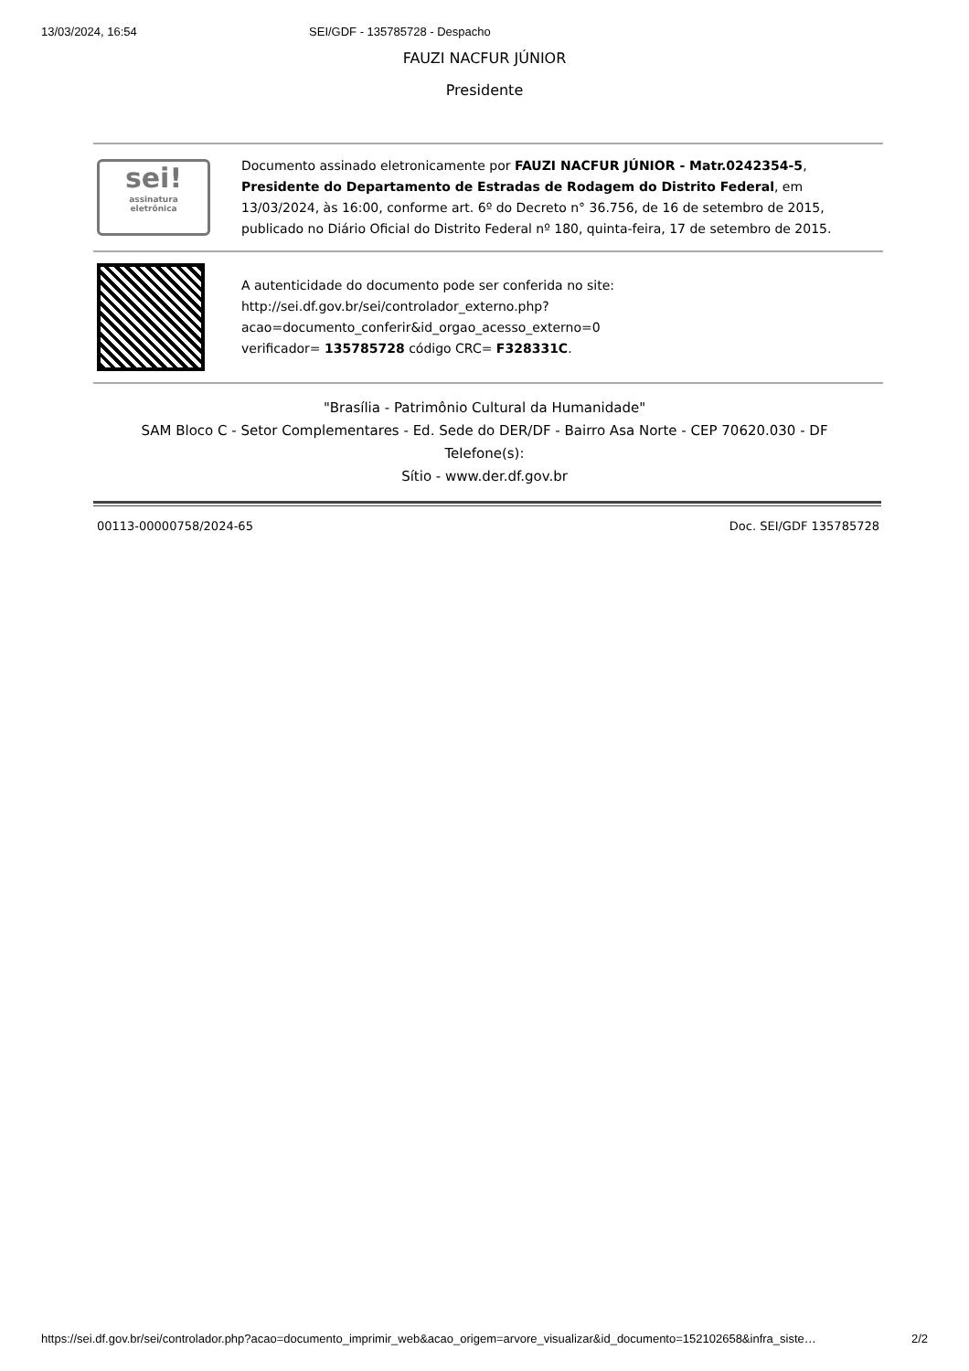13/03/2024, 16:54 SEI/GDF - 135785728 - Despacho
FAUZI NACFUR JÚNIOR
Presidente
| sei! assinatura eletrônica | Documento assinado eletronicamente por FAUZI NACFUR JÚNIOR - Matr.0242354-5 , Presidente do Departamento de Estradas de Rodagem do Distrito Federal , em 13/03/2024, às 16:00, conforme art. 6º do Decreto n° 36.756, de 16 de setembro de 2015, publicado no Diário Oficial do Distrito Federal nº 180, quinta-feira, 17 de setembro de 2015. |
| | A autenticidade do documento pode ser conferida no site: http://sei.df.gov.br/sei/controlador_externo.php? acao=documento_conferir&id_orgao_acesso_externo=0 verificador= 135785728 código CRC= F328331C . |
"Brasília - Patrimônio Cultural da Humanidade"
SAM Bloco C - Setor Complementares - Ed. Sede do DER/DF - Bairro Asa Norte - CEP 70620.030 - DF
Telefone(s):
Sítio - www.der.df.gov.br
00113-00000758/2024-65 Doc. SEI/GDF 135785728
https://sei.df.gov.br/sei/controlador.php?acao=documento_imprimir_web&acao_origem=arvore_visualizar&id_documento=152102658&infra_siste… 2/2